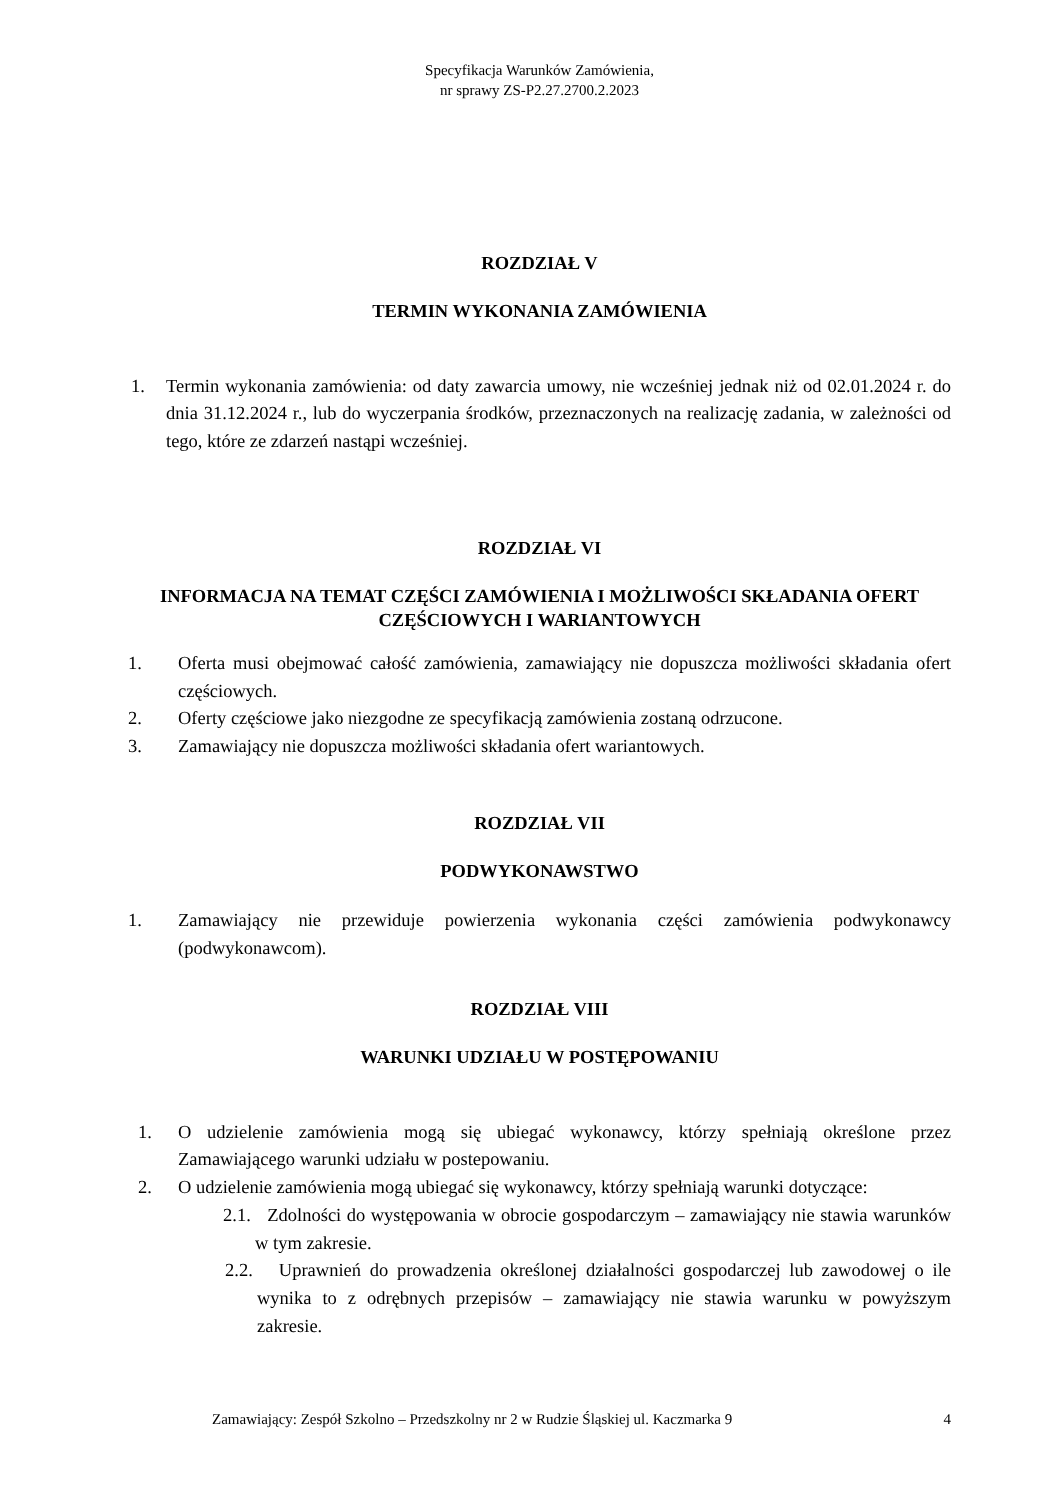Specyfikacja Warunków Zamówienia,
nr sprawy ZS-P2.27.2700.2.2023
ROZDZIAŁ V
TERMIN WYKONANIA ZAMÓWIENIA
1. Termin wykonania zamówienia: od daty zawarcia umowy, nie wcześniej jednak niż od 02.01.2024 r. do dnia 31.12.2024 r., lub do wyczerpania środków, przeznaczonych na realizację zadania, w zależności od tego, które ze zdarzeń nastąpi wcześniej.
ROZDZIAŁ VI
INFORMACJA NA TEMAT CZĘŚCI ZAMÓWIENIA I MOŻLIWOŚCI SKŁADANIA OFERT CZĘŚCIOWYCH I WARIANTOWYCH
1. Oferta musi obejmować całość zamówienia, zamawiający nie dopuszcza możliwości składania ofert częściowych.
2. Oferty częściowe jako niezgodne ze specyfikacją zamówienia zostaną odrzucone.
3. Zamawiający nie dopuszcza możliwości składania ofert wariantowych.
ROZDZIAŁ VII
PODWYKONAWSTWO
1. Zamawiający nie przewiduje powierzenia wykonania części zamówienia podwykonawcy (podwykonawcom).
ROZDZIAŁ VIII
WARUNKI UDZIAŁU W POSTĘPOWANIU
1. O udzielenie zamówienia mogą się ubiegać wykonawcy, którzy spełniają określone przez Zamawiającego warunki udziału w postepowaniu.
2. O udzielenie zamówienia mogą ubiegać się wykonawcy, którzy spełniają warunki dotyczące:
2.1. Zdolności do występowania w obrocie gospodarczym – zamawiający nie stawia warunków w tym zakresie.
2.2. Uprawnień do prowadzenia określonej działalności gospodarczej lub zawodowej o ile wynika to z odrębnych przepisów – zamawiający nie stawia warunku w powyższym zakresie.
Zamawiający: Zespół Szkolno – Przedszkolny nr 2 w Rudzie Śląskiej ul. Kaczmarka 9 4